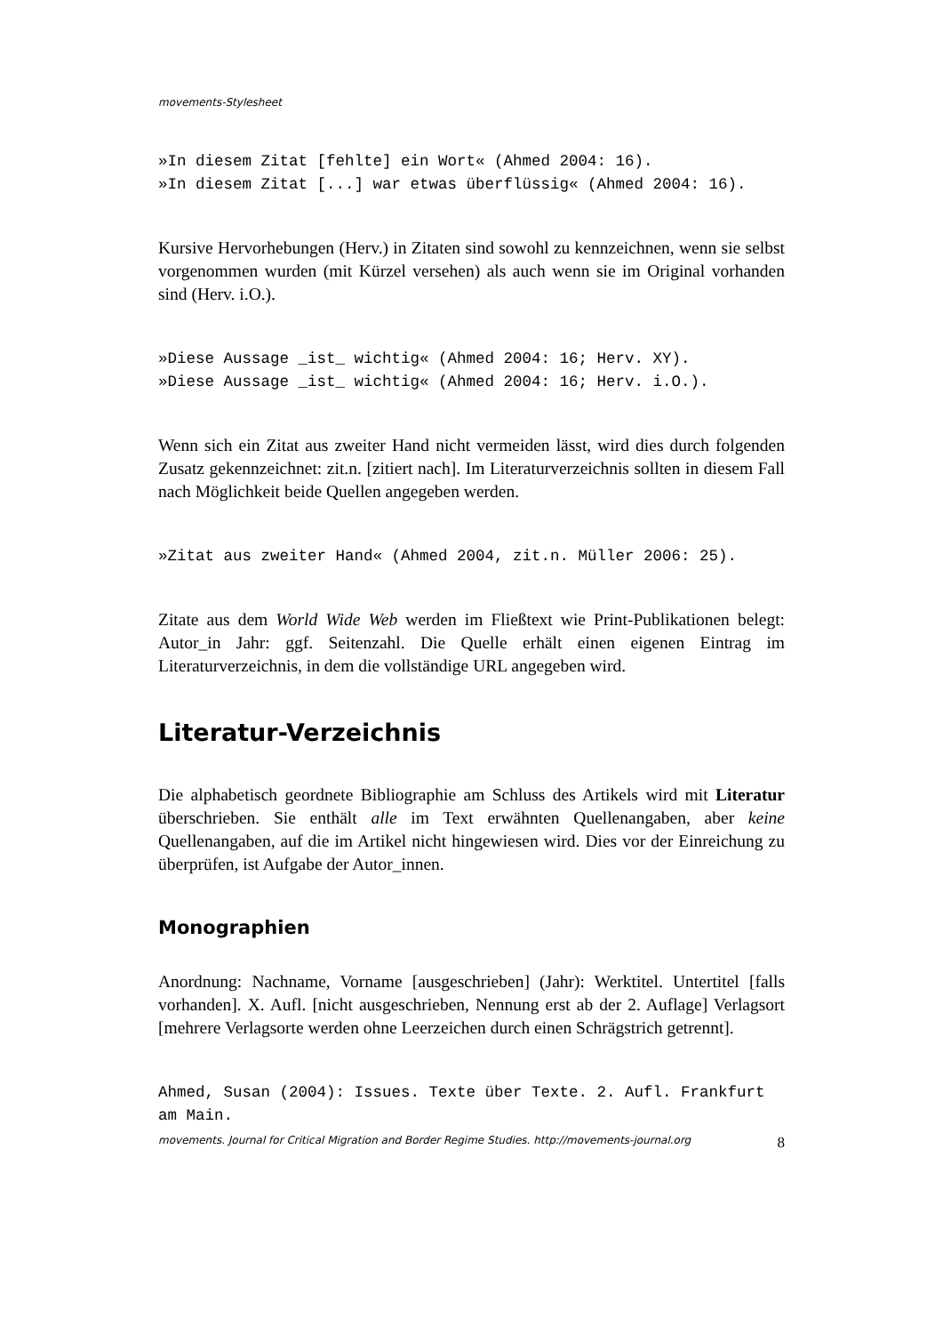movements-Stylesheet
»In diesem Zitat [fehlte] ein Wort« (Ahmed 2004: 16).
»In diesem Zitat [...] war etwas überflüssig« (Ahmed 2004: 16).
Kursive Hervorhebungen (Herv.) in Zitaten sind sowohl zu kennzeichnen, wenn sie selbst vorgenommen wurden (mit Kürzel versehen) als auch wenn sie im Original vorhanden sind (Herv. i.O.).
»Diese Aussage _ist_ wichtig« (Ahmed 2004: 16; Herv. XY).
»Diese Aussage _ist_ wichtig« (Ahmed 2004: 16; Herv. i.O.).
Wenn sich ein Zitat aus zweiter Hand nicht vermeiden lässt, wird dies durch folgenden Zusatz gekennzeichnet: zit.n. [zitiert nach]. Im Literaturverzeichnis sollten in diesem Fall nach Möglichkeit beide Quellen angegeben werden.
»Zitat aus zweiter Hand« (Ahmed 2004, zit.n. Müller 2006: 25).
Zitate aus dem World Wide Web werden im Fließtext wie Print-Publikationen belegt: Autor_in Jahr: ggf. Seitenzahl. Die Quelle erhält einen eigenen Eintrag im Literaturverzeichnis, in dem die vollständige URL angegeben wird.
Literatur-Verzeichnis
Die alphabetisch geordnete Bibliographie am Schluss des Artikels wird mit Literatur überschrieben. Sie enthält alle im Text erwähnten Quellenangaben, aber keine Quellenangaben, auf die im Artikel nicht hingewiesen wird. Dies vor der Einreichung zu überprüfen, ist Aufgabe der Autor_innen.
Monographien
Anordnung: Nachname, Vorname [ausgeschrieben] (Jahr): Werktitel. Untertitel [falls vorhanden]. X. Aufl. [nicht ausgeschrieben, Nennung erst ab der 2. Auflage] Verlagsort [mehrere Verlagsorte werden ohne Leerzeichen durch einen Schrägstrich getrennt].
Ahmed, Susan (2004): Issues. Texte über Texte. 2. Aufl. Frankfurt am Main.
movements. Journal for Critical Migration and Border Regime Studies. http://movements-journal.org 8